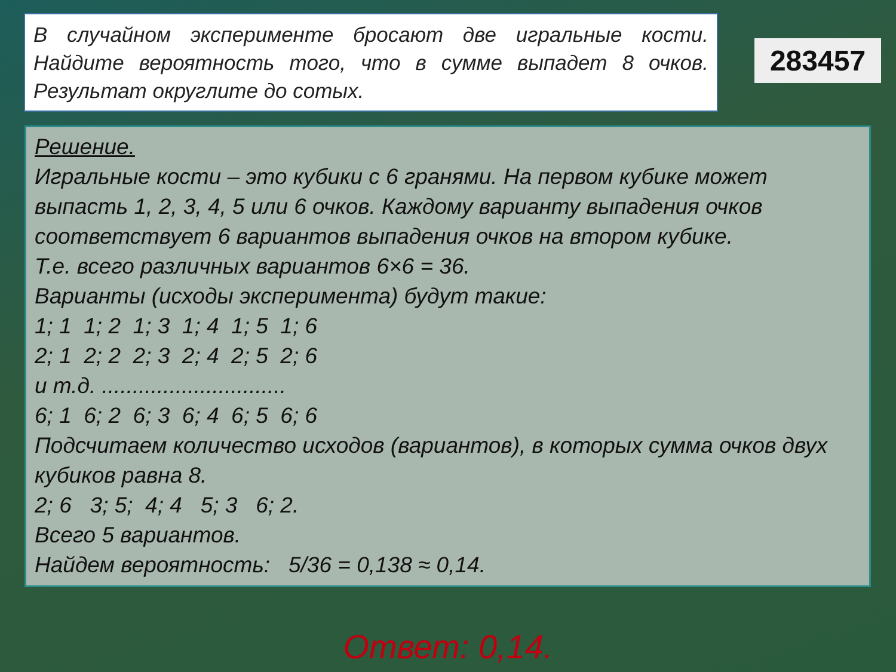В случайном эксперименте бросают две игральные кости. Найдите вероятность того, что в сумме выпадет 8 очков. Результат округлите до сотых.
283457
Решение.
Игральные кости – это кубики с 6 гранями. На первом кубике может выпасть 1, 2, 3, 4, 5 или 6 очков. Каждому варианту выпадения очков соответствует 6 вариантов выпадения очков на втором кубике.
Т.е. всего различных вариантов 6×6 = 36.
Варианты (исходы эксперимента) будут такие:
1; 1 1; 2 1; 3 1; 4 1; 5 1; 6
2; 1 2; 2 2; 3 2; 4 2; 5 2; 6
и т.д. ..............................
6; 1 6; 2 6; 3 6; 4 6; 5 6; 6
Подсчитаем количество исходов (вариантов), в которых сумма очков двух кубиков равна 8.
2; 6 3; 5; 4; 4 5; 3 6; 2.
Всего 5 вариантов.
Найдем вероятность: 5/36 = 0,138 ≈ 0,14.
Ответ: 0,14.